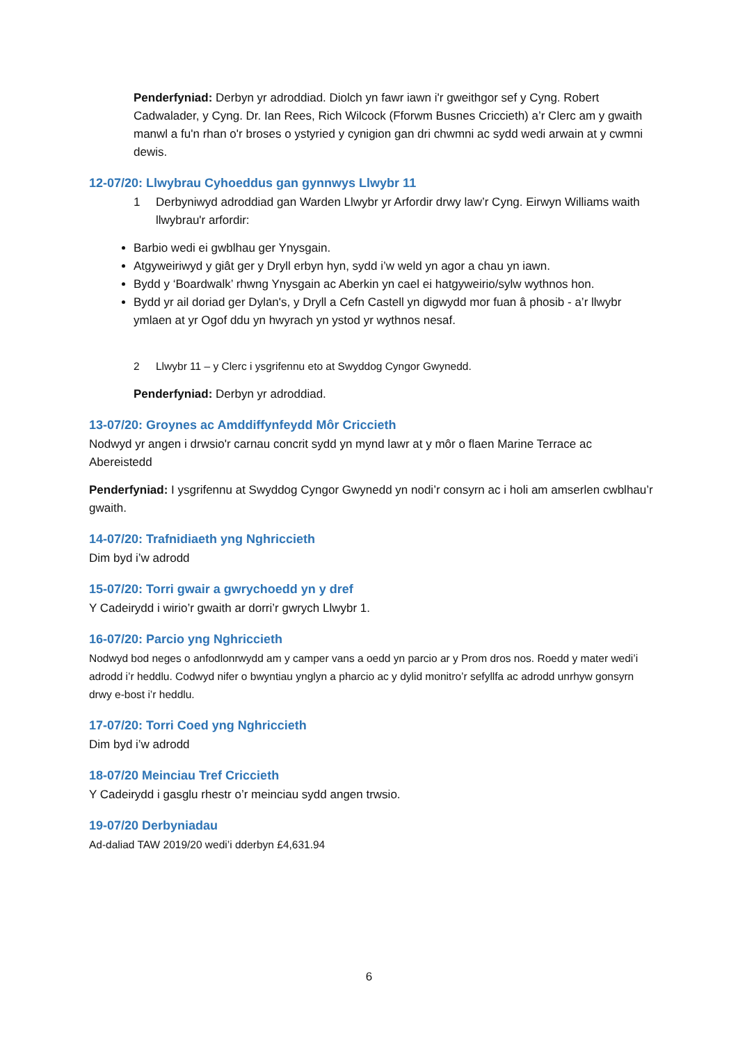Penderfyniad: Derbyn yr adroddiad. Diolch yn fawr iawn i'r gweithgor sef y Cyng. Robert Cadwalader, y Cyng. Dr. Ian Rees, Rich Wilcock (Fforwm Busnes Criccieth) a’r Clerc am y gwaith manwl a fu'n rhan o'r broses o ystyried y cynigion gan dri chwmni ac sydd wedi arwain at y cwmni dewis.
12-07/20: Llwybrau Cyhoeddus gan gynnwys Llwybr 11
1 Derbyniwyd adroddiad gan Warden Llwybr yr Arfordir drwy law’r Cyng. Eirwyn Williams waith llwybrau'r arfordir:
Barbio wedi ei gwblhau ger Ynysgain.
Atgyweiriwyd y giât ger y Dryll erbyn hyn, sydd i’w weld yn agor a chau yn iawn.
Bydd y ‘Boardwalk’ rhwng Ynysgain ac Aberkin yn cael ei hatgyweirio/sylw wythnos hon.
Bydd yr ail doriad ger Dylan's, y Dryll a Cefn Castell yn digwydd mor fuan â phosib - a’r llwybr ymlaen at yr Ogof ddu yn hwyrach yn ystod yr wythnos nesaf.
2 Llwybr 11 – y Clerc i ysgrifennu eto at Swyddog Cyngor Gwynedd.
Penderfyniad: Derbyn yr adroddiad.
13-07/20: Groynes ac Amddiffynfeydd Môr Criccieth
Nodwyd yr angen i drwsio'r carnau concrit sydd yn mynd lawr at y môr o flaen Marine Terrace ac Abereistedd
Penderfyniad: I ysgrifennu at Swyddog Cyngor Gwynedd yn nodi’r consyrn ac i holi am amserlen cwblhau’r gwaith.
14-07/20: Trafnidiaeth yng Nghriccieth
Dim byd i’w adrodd
15-07/20: Torri gwair a gwrychoedd yn y dref
Y Cadeirydd i wirio’r gwaith ar dorri’r gwrych Llwybr 1.
16-07/20: Parcio yng Nghriccieth
Nodwyd bod neges o anfodlonrwydd am y camper vans a oedd yn parcio ar y Prom dros nos. Roedd y mater wedi’i adrodd i’r heddlu. Codwyd nifer o bwyntiau ynglyn a pharcio ac y dylid monitro’r sefyllfa ac adrodd unrhyw gonsyrn drwy e-bost i’r heddlu.
17-07/20: Torri Coed yng Nghriccieth
Dim byd i’w adrodd
18-07/20 Meinciau Tref Criccieth
Y Cadeirydd i gasglu rhestr o’r meinciau sydd angen trwsio.
19-07/20 Derbyniadau
Ad-daliad TAW 2019/20 wedi’i dderbyn £4,631.94
6